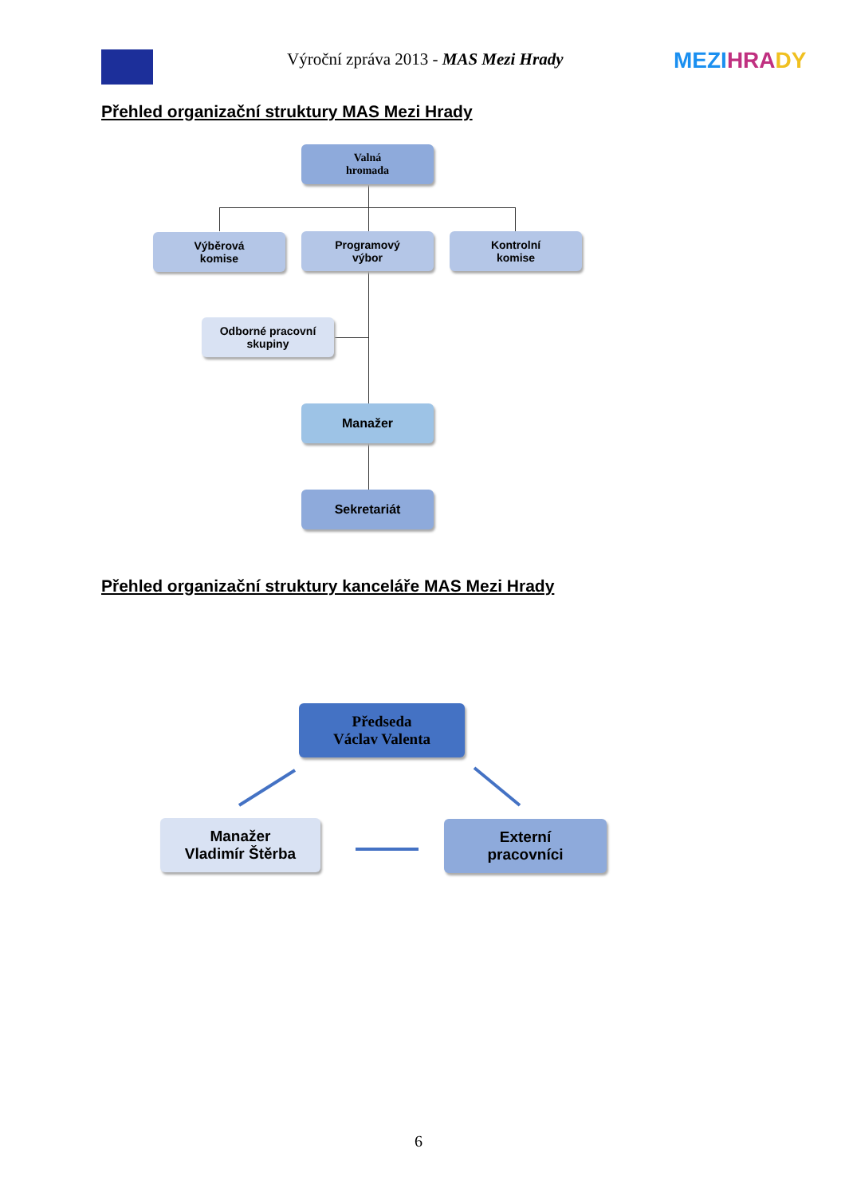Výroční zpráva 2013 - MAS Mezi Hrady
MEZI HRA DY
Přehled organizační struktury MAS Mezi Hrady
Valná
hromada
Výběrová
komise
Programový
výbor
Kontrolní
komise
Odborné pracovní
skupiny
Manažer
Sekretariát
Přehled organizační struktury kanceláře MAS Mezi Hrady
Předseda
Václav Valenta
Manažer
Vladimír Štěrba
Externí
pracovníci
6